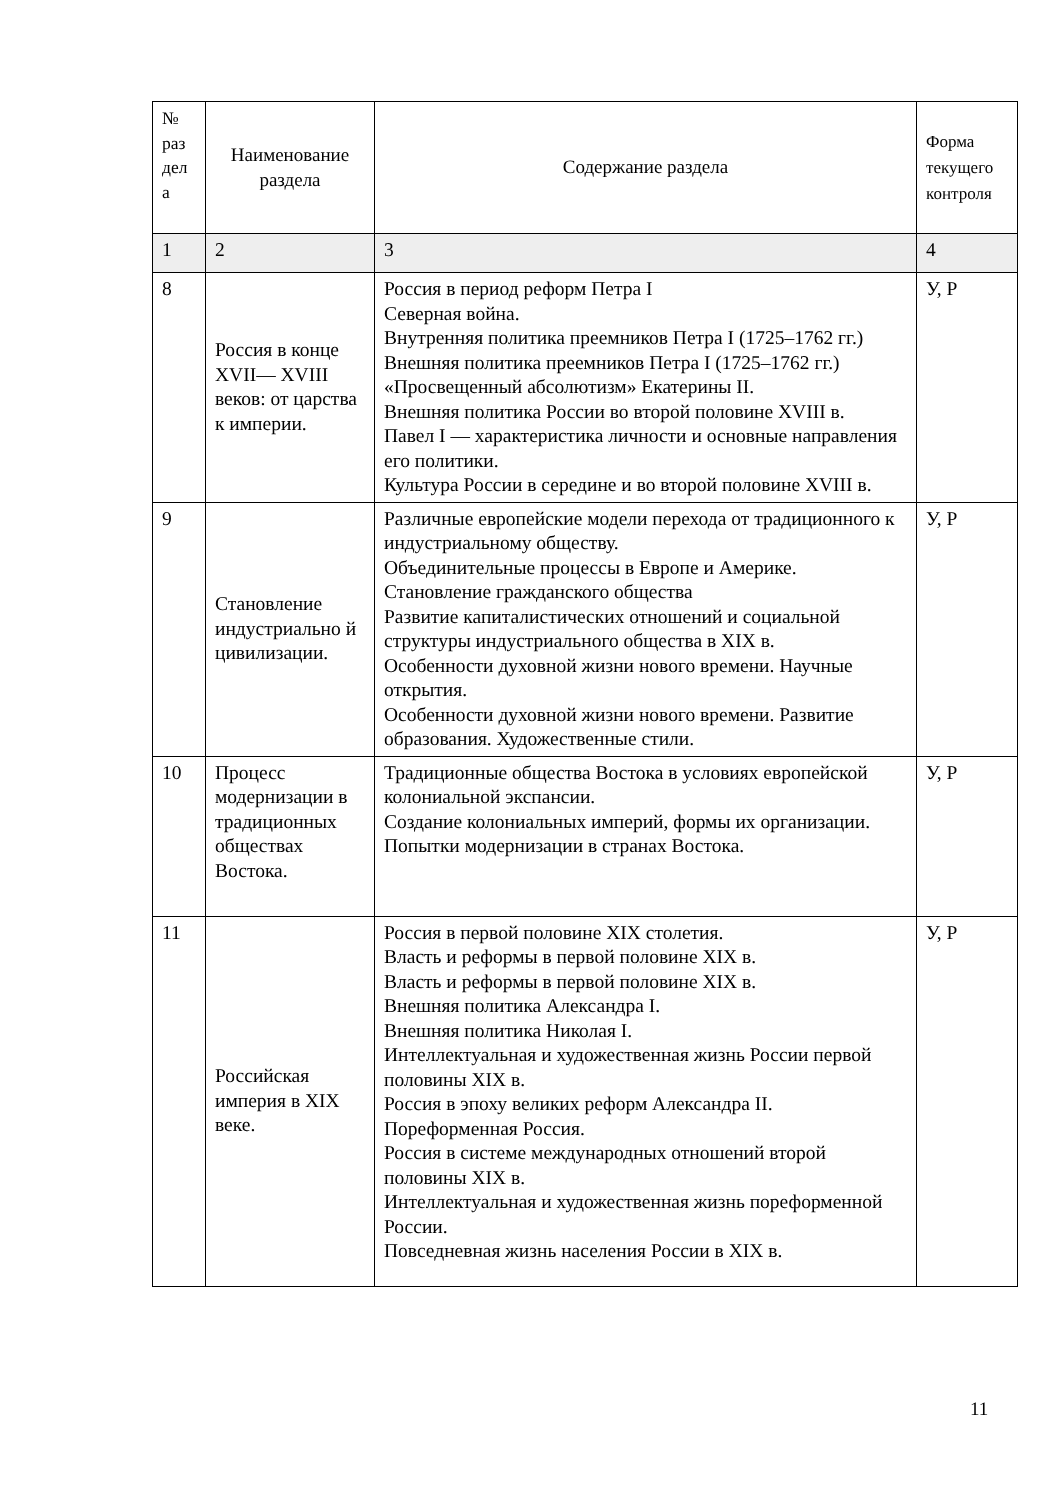| № раз дел а | Наименование раздела | Содержание раздела | Форма текущего контроля |
| --- | --- | --- | --- |
| 1 | 2 | 3 | 4 |
| 8 | Россия в конце XVII— XVIII веков: от царства к империи. | Россия в период реформ Петра I Северная война. Внутренняя политика преемников Петра I (1725–1762 гг.) Внешняя политика преемников Петра I (1725–1762 гг.) «Просвещенный абсолютизм» Екатерины II. Внешняя политика России во второй половине XVIII в. Павел I — характеристика личности и основные направления его политики. Культура России в середине и во второй половине XVIII в. | У, Р |
| 9 | Становление индустриально й цивилизации. | Различные европейские модели перехода от традиционного к индустриальному обществу. Объединительные процессы в Европе и Америке. Становление гражданского общества Развитие капиталистических отношений и социальной структуры индустриального общества в XIX в. Особенности духовной жизни нового времени. Научные открытия. Особенности духовной жизни нового времени. Развитие образования. Художественные стили. | У, Р |
| 10 | Процесс модернизации в традиционных обществах Востока. | Традиционные общества Востока в условиях европейской колониальной экспансии. Создание колониальных империй, формы их организации. Попытки модернизации в странах Востока. | У, Р |
| 11 | Российская империя в XIX веке. | Россия в первой половине XIX столетия. Власть и реформы в первой половине XIX в. Власть и реформы в первой половине XIX в. Внешняя политика Александра I. Внешняя политика Николая I. Интеллектуальная и художественная жизнь России первой половины XIX в. Россия в эпоху великих реформ Александра II. Пореформенная Россия. Россия в системе международных отношений второй половины XIX в. Интеллектуальная и художественная жизнь пореформенной России. Повседневная жизнь населения России в XIX в. | У, Р |
11